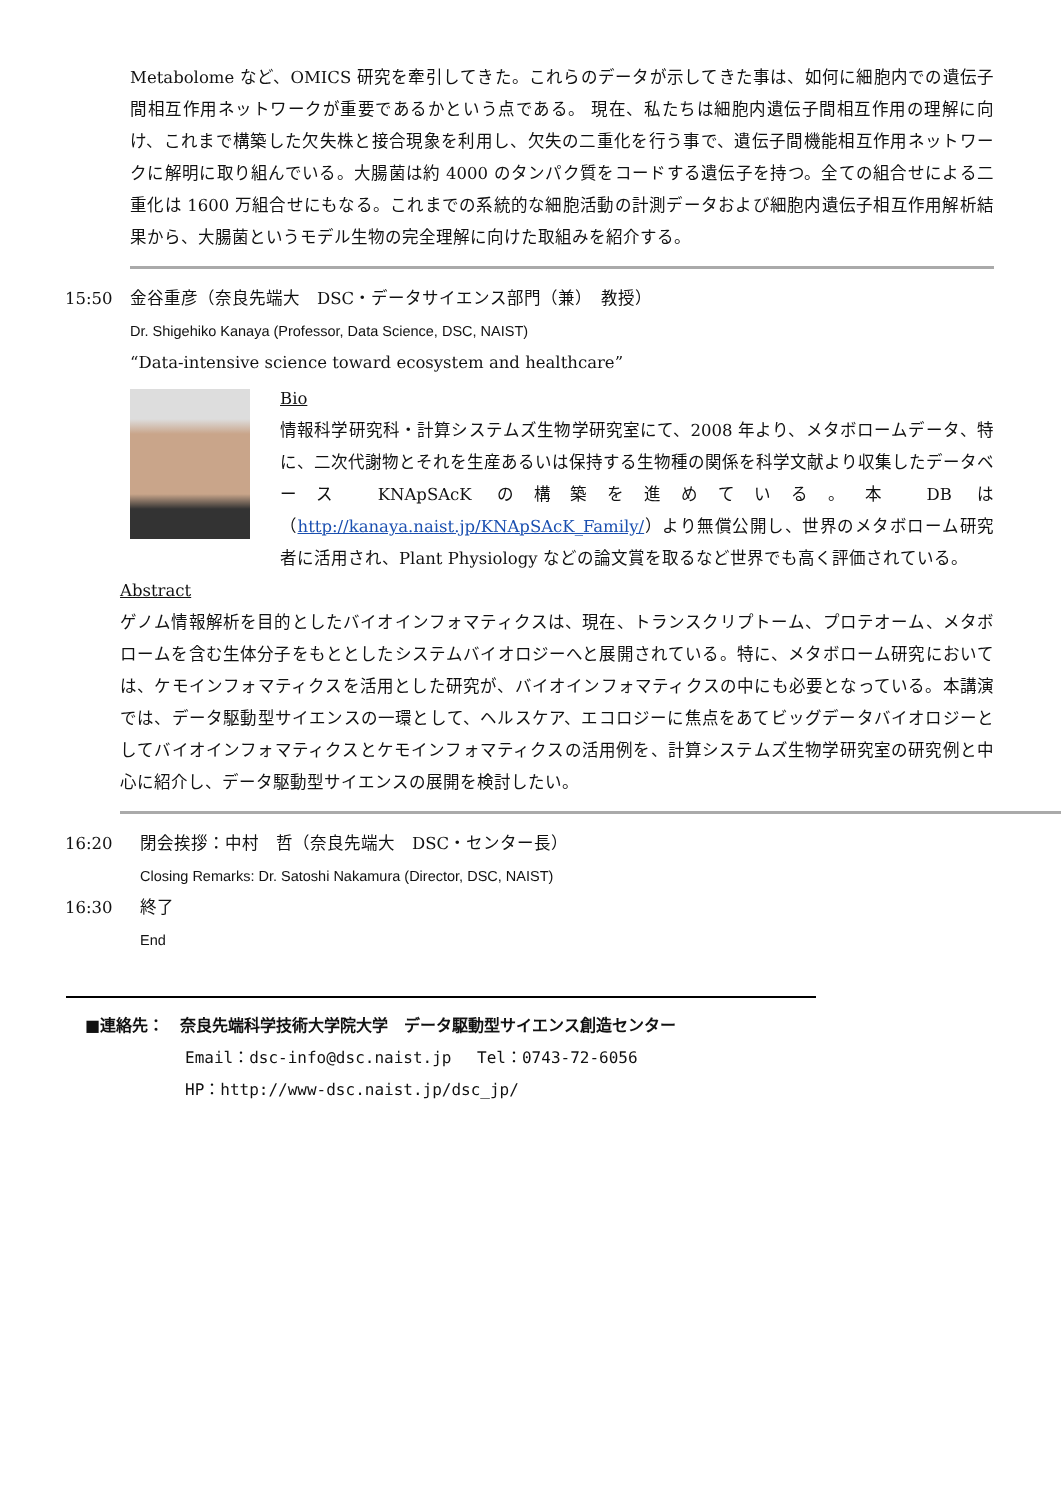Metabolome など、OMICS 研究を牽引してきた。これらのデータが示してきた事は、如何に細胞内での遺伝子間相互作用ネットワークが重要であるかという点である。 現在、私たちは細胞内遺伝子間相互作用の理解に向け、これまで構築した欠失株と接合現象を利用し、欠失の二重化を行う事で、遺伝子間機能相互作用ネットワークに解明に取り組んでいる。大腸菌は約 4000 のタンパク質をコードする遺伝子を持つ。全ての組合せによる二重化は 1600 万組合せにもなる。これまでの系統的な細胞活動の計測データおよび細胞内遺伝子相互作用解析結果から、大腸菌というモデル生物の完全理解に向けた取組みを紹介する。
15:50 金谷重彦（奈良先端大　DSC・データサイエンス部門（兼）　教授）
Dr. Shigehiko Kanaya (Professor, Data Science, DSC, NAIST)
“Data-intensive science toward ecosystem and healthcare”
Bio
情報科学研究科・計算システムズ生物学研究室にて、2008 年より、メタボロームデータ、特に、二次代謝物とそれを生産あるいは保持する生物種の関係を科学文献より収集したデータベース KNApSAcK の構築を進めている。本 DB は（http://kanaya.naist.jp/KNApSAcK_Family/）より無償公開し、世界のメタボローム研究者に活用され、Plant Physiology などの論文賞を取るなど世界でも高く評価されている。
Abstract
ゲノム情報解析を目的としたバイオインフォマティクスは、現在、トランスクリプトーム、プロテオーム、メタボロームを含む生体分子をもととしたシステムバイオロジーへと展開されている。特に、メタボローム研究においては、ケモインフォマティクスを活用とした研究が、バイオインフォマティクスの中にも必要となっている。本講演では、データ駆動型サイエンスの一環として、ヘルスケア、エコロジーに焦点をあてビッグデータバイオロジーとしてバイオインフォマティクスとケモインフォマティクスの活用例を、計算システムズ生物学研究室の研究例と中心に紹介し、データ駆動型サイエンスの展開を検討したい。
16:20 閉会挨拶：中村　哲（奈良先端大　DSC・センター長）
Closing Remarks: Dr. Satoshi Nakamura (Director, DSC, NAIST)
16:30 終了
End
■連絡先：　奈良先端科学技術大学院大学　データ駆動型サイエンス創造センター
Email：dsc-info@dsc.naist.jp　 Tel：0743-72-6056
HP：http://www-dsc.naist.jp/dsc_jp/